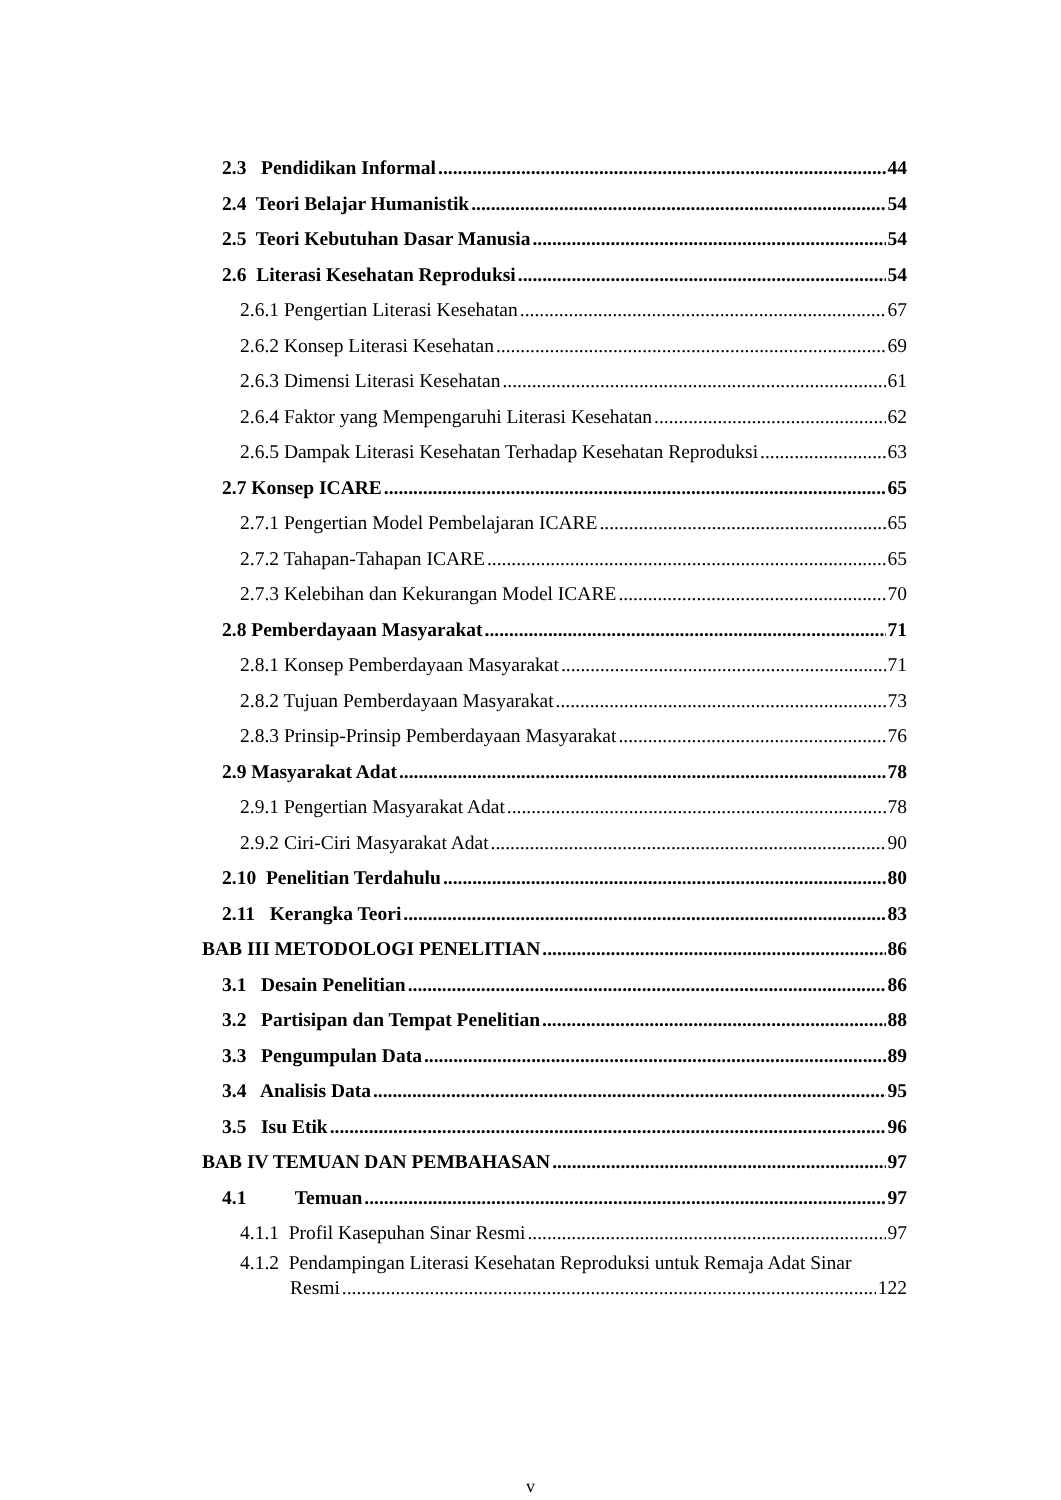2.3 Pendidikan Informal 44
2.4 Teori Belajar Humanistik 54
2.5 Teori Kebutuhan Dasar Manusia 54
2.6 Literasi Kesehatan Reproduksi 54
2.6.1 Pengertian Literasi Kesehatan 67
2.6.2 Konsep Literasi Kesehatan 69
2.6.3 Dimensi Literasi Kesehatan 61
2.6.4 Faktor yang Mempengaruhi Literasi Kesehatan 62
2.6.5 Dampak Literasi Kesehatan Terhadap Kesehatan Reproduksi 63
2.7 Konsep ICARE 65
2.7.1 Pengertian Model Pembelajaran ICARE 65
2.7.2 Tahapan-Tahapan ICARE 65
2.7.3 Kelebihan dan Kekurangan Model ICARE 70
2.8 Pemberdayaan Masyarakat 71
2.8.1 Konsep Pemberdayaan Masyarakat 71
2.8.2 Tujuan Pemberdayaan Masyarakat 73
2.8.3 Prinsip-Prinsip Pemberdayaan Masyarakat 76
2.9 Masyarakat Adat 78
2.9.1 Pengertian Masyarakat Adat 78
2.9.2 Ciri-Ciri Masyarakat Adat 90
2.10 Penelitian Terdahulu 80
2.11 Kerangka Teori 83
BAB III METODOLOGI PENELITIAN 86
3.1 Desain Penelitian 86
3.2 Partisipan dan Tempat Penelitian 88
3.3 Pengumpulan Data 89
3.4 Analisis Data 95
3.5 Isu Etik 96
BAB IV TEMUAN DAN PEMBAHASAN 97
4.1 Temuan 97
4.1.1 Profil Kasepuhan Sinar Resmi 97
4.1.2 Pendampingan Literasi Kesehatan Reproduksi untuk Remaja Adat Sinar
Resmi 122
v